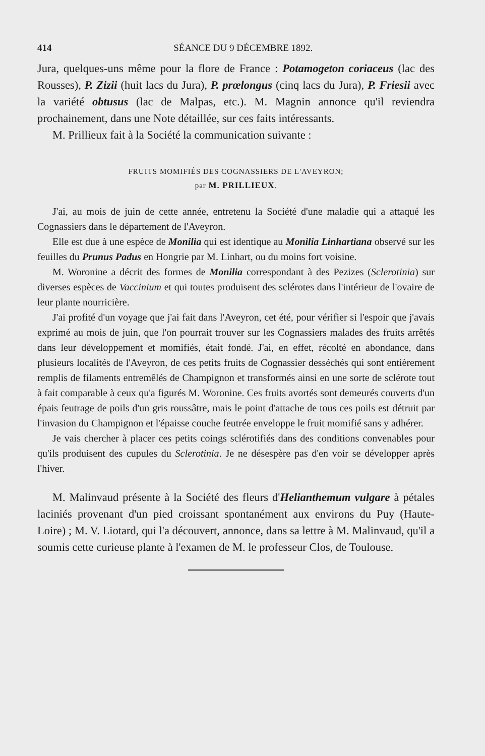414 SÉANCE DU 9 DÉCEMBRE 1892.
Jura, quelques-uns même pour la flore de France : Potamogeton coriaceus (lac des Rousses), P. Zizii (huit lacs du Jura), P. prœlongus (cinq lacs du Jura), P. Friesii avec la variété obtusus (lac de Malpas, etc.). M. Magnin annonce qu'il reviendra prochainement, dans une Note détaillée, sur ces faits intéressants.
M. Prillieux fait à la Société la communication suivante :
FRUITS MOMIFIÉS DES COGNASSIERS DE L'AVEYRON;
par M. PRILLIEUX.
J'ai, au mois de juin de cette année, entretenu la Société d'une maladie qui a attaqué les Cognassiers dans le département de l'Aveyron.
Elle est due à une espèce de Monilia qui est identique au Monilia Linhartiana observé sur les feuilles du Prunus Padus en Hongrie par M. Linhart, ou du moins fort voisine.
M. Woronine a décrit des formes de Monilia correspondant à des Pezizes (Sclerotinia) sur diverses espèces de Vaccinium et qui toutes produisent des sclérotes dans l'intérieur de l'ovaire de leur plante nourricière.
J'ai profité d'un voyage que j'ai fait dans l'Aveyron, cet été, pour vérifier si l'espoir que j'avais exprimé au mois de juin, que l'on pourrait trouver sur les Cognassiers malades des fruits arrêtés dans leur développement et momifiés, était fondé. J'ai, en effet, récolté en abondance, dans plusieurs localités de l'Aveyron, de ces petits fruits de Cognassier desséchés qui sont entièrement remplis de filaments entremêlés de Champignon et transformés ainsi en une sorte de sclérote tout à fait comparable à ceux qu'a figurés M. Woronine. Ces fruits avortés sont demeurés couverts d'un épais feutrage de poils d'un gris roussâtre, mais le point d'attache de tous ces poils est détruit par l'invasion du Champignon et l'épaisse couche feutrée enveloppe le fruit momifié sans y adhérer.
Je vais chercher à placer ces petits coings sclérotifiés dans des conditions convenables pour qu'ils produisent des cupules du Sclerotinia. Je ne désespère pas d'en voir se développer après l'hiver.
M. Malinvaud présente à la Société des fleurs d'Helianthemum vulgare à pétales laciniés provenant d'un pied croissant spontanément aux environs du Puy (Haute-Loire) ; M. V. Liotard, qui l'a découvert, annonce, dans sa lettre à M. Malinvaud, qu'il a soumis cette curieuse plante à l'examen de M. le professeur Clos, de Toulouse.